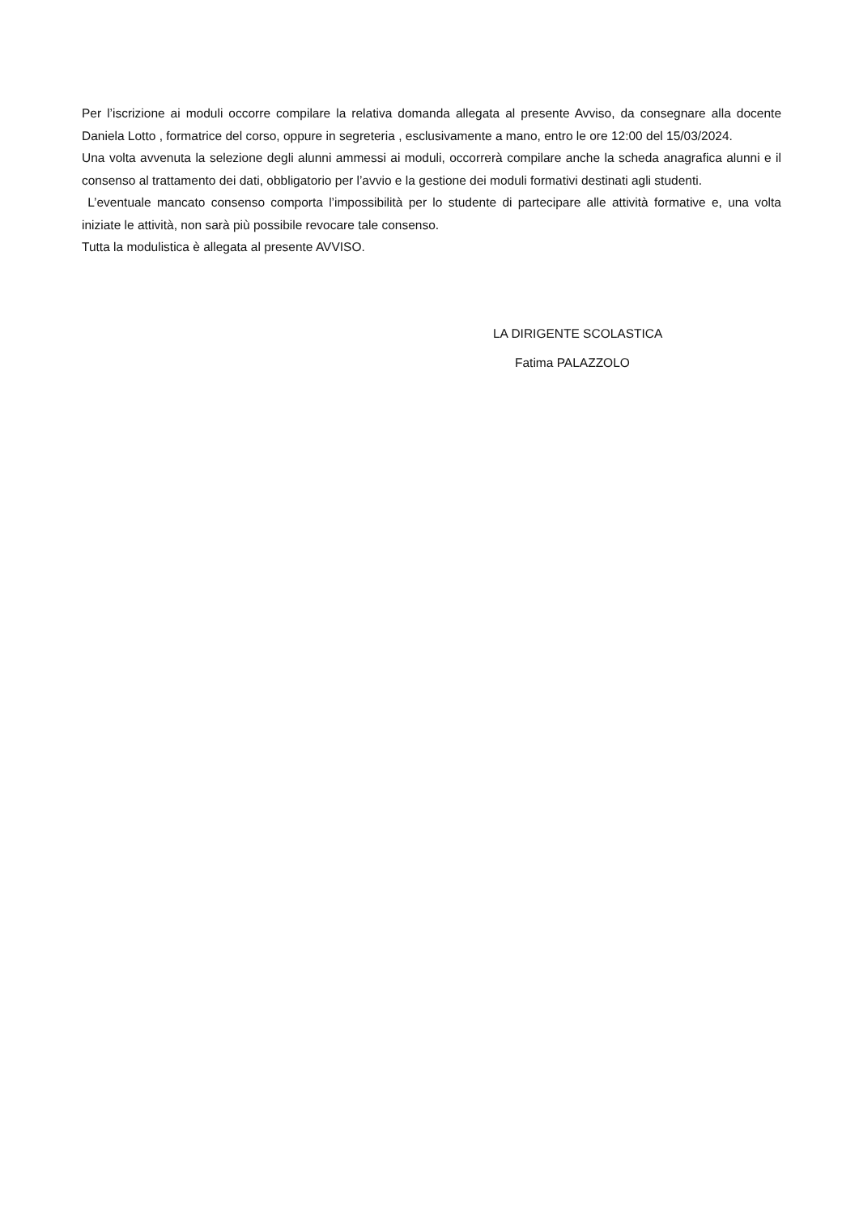Per l’iscrizione ai moduli occorre compilare la relativa domanda allegata al presente Avviso, da consegnare alla docente Daniela Lotto , formatrice del corso, oppure in segreteria , esclusivamente a mano, entro le ore 12:00 del 15/03/2024.
Una volta avvenuta la selezione degli alunni ammessi ai moduli, occorrerà compilare anche la scheda anagrafica alunni e il consenso al trattamento dei dati, obbligatorio per l’avvio e la gestione dei moduli formativi destinati agli studenti.
L’eventuale mancato consenso comporta l’impossibilità per lo studente di partecipare alle attività formative e, una volta iniziate le attività, non sarà più possibile revocare tale consenso.
Tutta la modulistica è allegata al presente AVVISO.
LA DIRIGENTE SCOLASTICA
Fatima PALAZZOLO